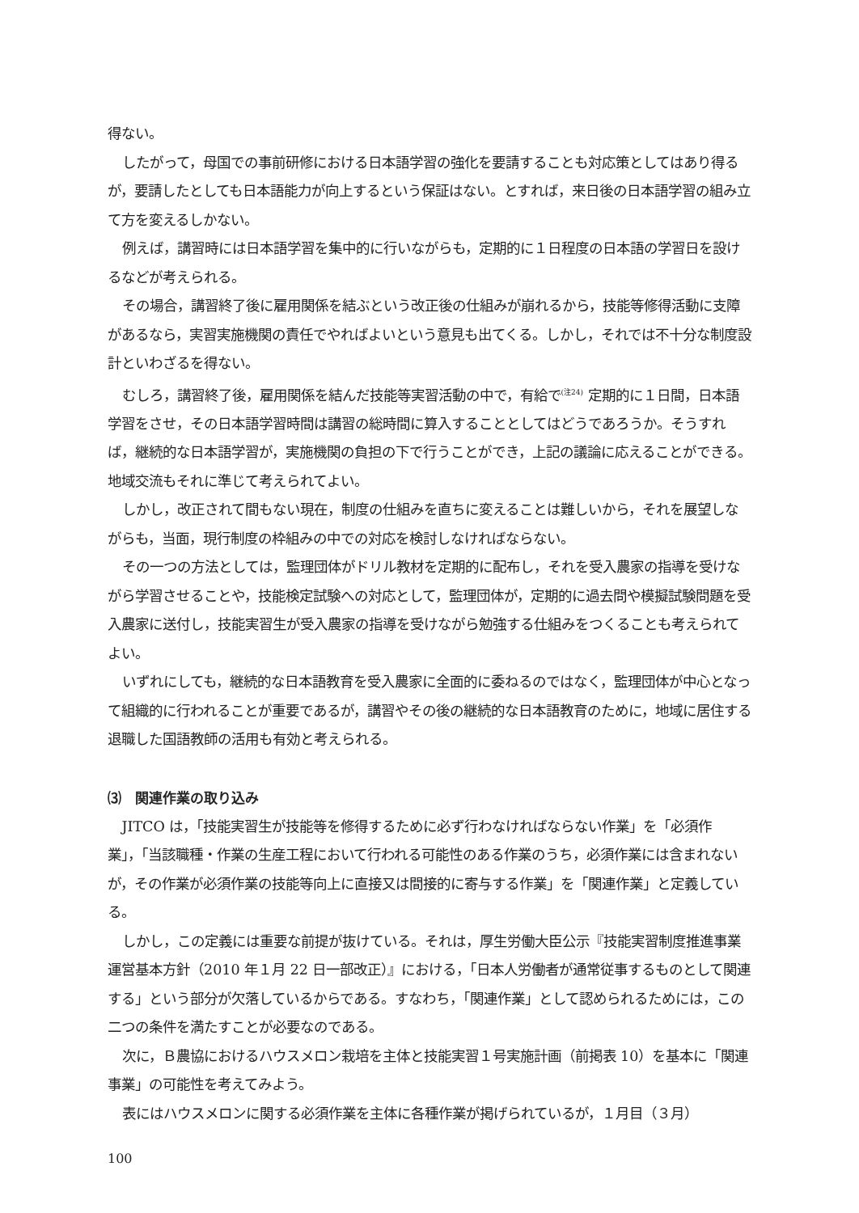得ない。
したがって，母国での事前研修における日本語学習の強化を要請することも対応策としてはあり得るが，要請したとしても日本語能力が向上するという保証はない。とすれば，来日後の日本語学習の組み立て方を変えるしかない。
例えば，講習時には日本語学習を集中的に行いながらも，定期的に１日程度の日本語の学習日を設けるなどが考えられる。
その場合，講習終了後に雇用関係を結ぶという改正後の仕組みが崩れるから，技能等修得活動に支障があるなら，実習実施機関の責任でやればよいという意見も出てくる。しかし，それでは不十分な制度設計といわざるを得ない。
むしろ，講習終了後，雇用関係を結んだ技能等実習活動の中で，有給で<sup>(注24)</sup> 定期的に１日間，日本語学習をさせ，その日本語学習時間は講習の総時間に算入することとしてはどうであろうか。そうすれば，継続的な日本語学習が，実施機関の負担の下で行うことができ，上記の議論に応えることができる。地域交流もそれに準じて考えられてよい。
しかし，改正されて間もない現在，制度の仕組みを直ちに変えることは難しいから，それを展望しながらも，当面，現行制度の枠組みの中での対応を検討しなければならない。
その一つの方法としては，監理団体がドリル教材を定期的に配布し，それを受入農家の指導を受けながら学習させることや，技能検定試験への対応として，監理団体が，定期的に過去問や模擬試験問題を受入農家に送付し，技能実習生が受入農家の指導を受けながら勉強する仕組みをつくることも考えられてよい。
いずれにしても，継続的な日本語教育を受入農家に全面的に委ねるのではなく，監理団体が中心となって組織的に行われることが重要であるが，講習やその後の継続的な日本語教育のために，地域に居住する退職した国語教師の活用も有効と考えられる。
⑶　関連作業の取り込み
JITCO は，「技能実習生が技能等を修得するために必ず行わなければならない作業」を「必須作業」，「当該職種・作業の生産工程において行われる可能性のある作業のうち，必須作業には含まれないが，その作業が必須作業の技能等向上に直接又は間接的に寄与する作業」を「関連作業」と定義している。
しかし，この定義には重要な前提が抜けている。それは，厚生労働大臣公示『技能実習制度推進事業運営基本方針（2010 年１月 22 日一部改正）』における，「日本人労働者が通常従事するものとして関連する」という部分が欠落しているからである。すなわち，「関連作業」として認められるためには，この二つの条件を満たすことが必要なのである。
次に，Ｂ農協におけるハウスメロン栽培を主体と技能実習１号実施計画（前掲表 10）を基本に「関連事業」の可能性を考えてみよう。
表にはハウスメロンに関する必須作業を主体に各種作業が掲げられているが，１月目（３月）
100